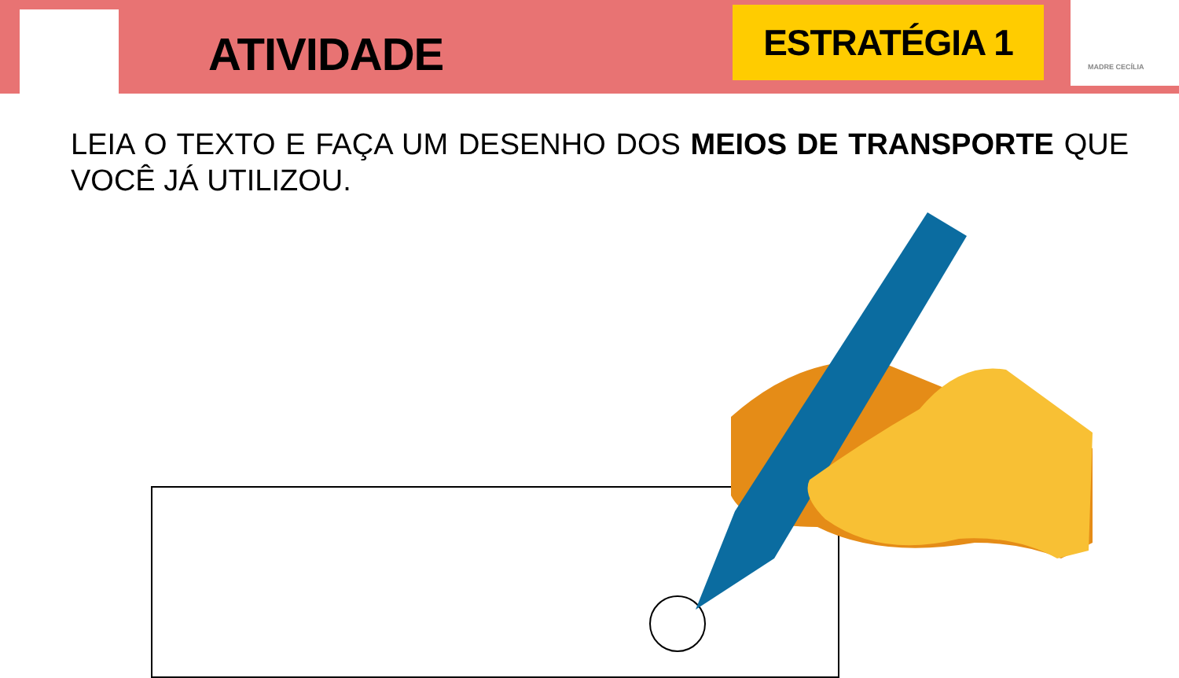ATIVIDADE
ESTRATÉGIA 1 MADRE CECÍLIA
LEIA O TEXTO E FAÇA UM DESENHO DOS MEIOS DE TRANSPORTE QUE VOCÊ JÁ UTILIZOU.